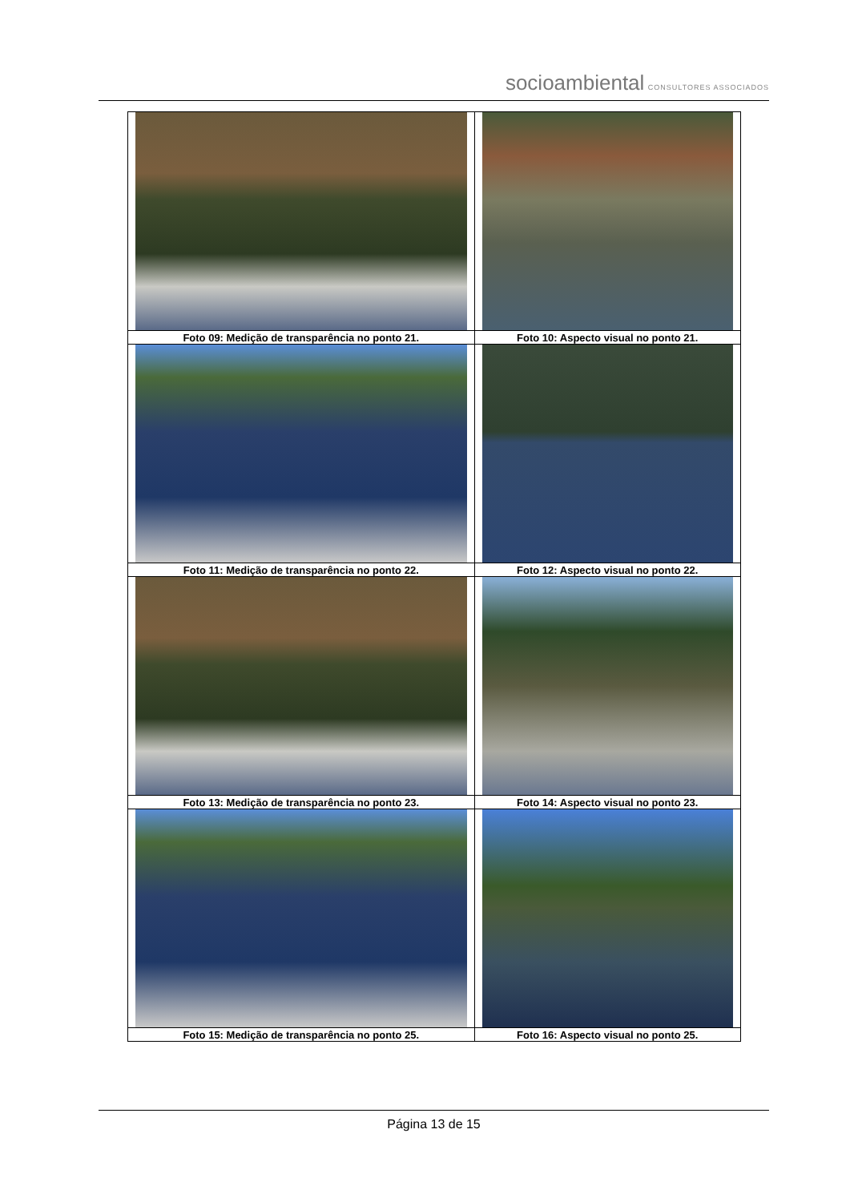socioambiental CONSULTORES ASSOCIADOS
| Foto 09: Medição de transparência no ponto 21. | Foto 10: Aspecto visual no ponto 21. |
| Foto 11: Medição de transparência no ponto 22. | Foto 12: Aspecto visual no ponto 22. |
| Foto 13: Medição de transparência no ponto 23. | Foto 14: Aspecto visual no ponto 23. |
| Foto 15: Medição de transparência no ponto 25. | Foto 16: Aspecto visual no ponto 25. |
Página 13 de 15